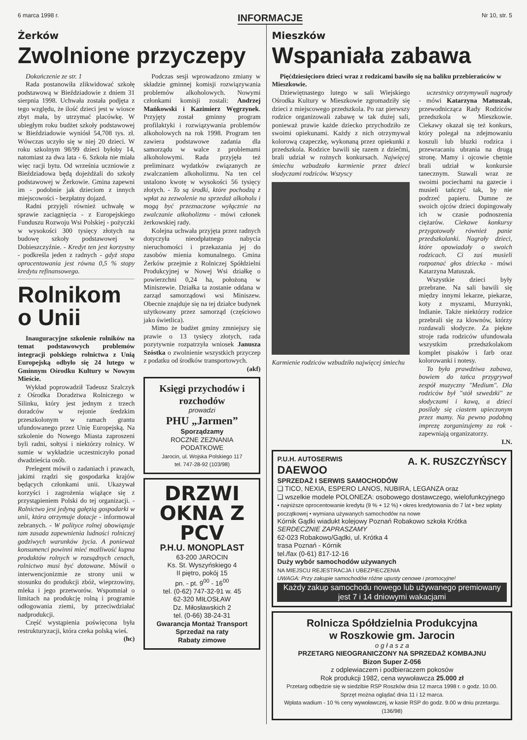6 marca 1998 r. INFORMACJE Nr 10, str. 5
Żerków
Zwolnione przyczepy
Dokończenie ze str. 1
Rada postanowiła zlikwidować szkołę podstawową w Bieździadowie z dniem 31 sierpnia 1998. Uchwała została podjęta z tego względu, że ilość dzieci jest w wiosce zbyt mała, by utrzymać placówkę. W ubiegłym roku budżet szkoły podstawowej w Bieździadowie wyniósł 54,708 tys. zł. Wówczas uczyło się w niej 20 dzieci. W roku szkolnym 98/99 dzieci byłoby 14, natomiast za dwa lata - 6. Szkoła nie miała więc racji bytu. Od września uczniowie z Bieździadowa będą dojeżdżali do szkoły podstawowej w Żerkowie. Gmina zapewni im - podobnie jak dzieciom z innych miejscowości - bezpłatny dojazd.
Radni przyjęli również uchwałę w sprawie zaciągnięcia - z Europejskiego Funduszu Rozwoju Wsi Polskiej - pożyczki w wysokości 300 tysięcy złotych na budowę szkoły podstawowej w Dobieszczyźnie. - Kredyt ten jest korzystny - podkreśla jeden z radnych - gdyż stopa oprocentowania jest równa 0,5 % stopy kredytu refinansowego.
Rolnikom o Unii
Inauguracyjne szkolenie rolników na temat podstawowych problemów integracji polskiego rolnictwa z Unią Europejską odbyło się 24 lutego w Gminnym Ośrodku Kultury w Nowym Mieście.
Wykład poprowadził Tadeusz Szalczyk z Ośrodka Doradztwa Rolniczego w Silinku, który jest jednym z trzech doradców w rejonie średzkim przeszkolonym w ramach grantu ufundowanego przez Unię Europejską. Na szkolenie do Nowego Miasta zaproszeni byli radni, sołtysi i niektórzy rolnicy. W sumie w wykładzie uczestniczyło ponad dwadzieścia osób.
Prelegent mówił o zadaniach i prawach, jakimi rządzi się gospodarka krajów będących członkami unii. Ukazywał korzyści i zagrożenia wiążące się z przystąpieniem Polski do tej organizacji. - Rolnictwo jest jedyną gałęzią gospodarki w unii, która otrzymuje dotacje - informował zebranych. - W polityce rolnej obowiązuje tam zasada zapewnienia ludności rolniczej godziwych warunków życia. A ponieważ konsumenci powinni mieć możliwość kupna produktów rolnych w rozsądnych cenach, rolnictwo musi być dotowane. Mówił o interwencjonizmie ze strony unii w stosunku do produkcji zbóż, wieprzowiny, mleka i jego przetworów. Wspomniał o limitach na produkcję rolną i programie odłogowania ziemi, by przeciwdziałać nadprodukcji.
Część wystąpienia poświęcona była restrukturyzacji, która czeka polską wieś.
(hc)
Podczas sesji wprowadzono zmiany w składzie gminnej komisji rozwiązywania problemów alkoholowych. Nowymi członkami komisji zostali: Andrzej Mańkowski i Kazimierz Węgrzynek. Przyjęty został gminny program profilaktyki i rozwiązywania problemów alkoholowych na rok 1998. Program ten zawiera podstawowe zadania dla samorządu w walce z problemami alkoholowymi. Rada przyjęła też preliminarz wydatków związanych ze zwalczaniem alkoholizmu. Na ten cel ustalono kwotę w wysokości 56 tysięcy złotych. - To są środki, które pochodzą z wpłat za zezwolenie na sprzedaż alkoholu i mogą być przeznaczone wyłącznie na zwalczanie alkoholizmu - mówi członek żerkowskiej rady.
Kolejna uchwała przyjęta przez radnych dotyczyła nieodpłatnego nabycia nieruchomości i przekazania jej do zasobów mienia komunalnego. Gmina Żerków przejmie z Rolniczej Spółdzielni Produkcyjnej w Nowej Wsi działkę o powierzchni 0,24 ha, położoną w Miniszewie. Działka ta zostanie oddana w zarząd samorządowi wsi Miniszew. Obecnie znajduje się na tej działce budynek użytkowany przez samorząd (częściowo jako świetlica).
Mimo że budżet gminy zmniejszy się prawie o 13 tysięcy złotych, rada pozytywnie rozpatrzyła wniosek Janusza Szóstka o zwolnienie wszystkich przyczep z podatku od środków transportowych.
(akf)
Księgi przychodów i rozchodów
prowadzi
PHU „Jarmen”
Sporządzamy
ROCZNE ZEZNANIA PODATKOWE
Jarocin, ul. Wojska Polskiego 117
tel. 747-28-92 (103/98)
DRZWI OKNA Z PCV
P.H.U. MONOPLAST
63-200 JAROCIN
Ks. St. Wyszyńskiego 4
II piętro, pokój 15
pn. - pt. 9<sup>00</sup> - 16<sup>00</sup>
tel. (0-62) 747-32-91 w. 45
62-320 MIŁOSŁAW
Dz. Miłosławskich 2
tel. (0-66) 38-24-31
Gwarancja Montaż Transport
Sprzedaż na raty
Rabaty zimowe
Mieszków
Wspaniała zabawa
Pięćdziesięcioro dzieci wraz z rodzicami bawiło się na baliku przebierańców w Mieszkowie.
Dziewiętnastego lutego w sali Wiejskiego Ośrodka Kultury w Mieszkowie zgromadziły się dzieci z miejscowego przedszkola. Po raz pierwszy rodzice organizowali zabawę w tak dużej sali, ponieważ prawie każde dziecko przychodziło ze swoimi opiekunami. Każdy z nich otrzymywał kolorową czapeczkę, wykonaną przez opiekunki z przedszkola. Rodzice bawili się razem z dziećmi, brali udział w rożnych konkursach. Najwięcej śmiechu wzbudzało karmienie przez dzieci słodyczami rodziców. Wszyscy
Karmienie rodziców wzbudziło najwięcej śmiechu
uczestnicy otrzymywali nagrody - mówi Katarzyna Matuszak, przewodnicząca Rady Rodziców przedszkola w Mieszkowie. Ciekawy okazał się też konkurs, który polegał na zdejmowaniu koszuli lub bluzki rodzica i przewracaniu ubrania na drugą stronę. Mamy i ojcowie chętnie brali udział w konkursie tanecznym. Stawali wraz ze swoimi pociechami na gazecie i musieli tańczyć tak, by nie podrzeć papieru. Dumne ze swoich ojców dzieci dopingowały ich w czasie podnoszenia ciężarów. Ciekawe konkursy przygotowały również panie przedszkolanki. Nagrały dzieci, które opowiadały o swoich rodzicach. Ci zaś musieli rozpoznać głos dziecka - mówi Katarzyna Matuszak.
Wszystkie dzieci były przebrane. Na sali bawili się między innymi lekarze, piekarze, koty z myszami, Murzynki, Indianie. Także niektórzy rodzice przebrali się za klownów, którzy rozdawali słodycze. Za piękne stroje rada rodziców ufundowała wszystkim przedszkolakom komplet pisaków i farb oraz kolorowanki i notesy.
To była prawdziwa zabawa, bowiem do tańca przygrywał zespół muzyczny "Medium". Dla rodziców był "stół szwedzki" ze słodyczami i kawą, a dzieci posilały się ciastem upieczonym przez mamy. Na pewno podobną imprezę zorganizujemy za rok - zapewniają organizatorzy.
I.N.
P.U.H. AUTOSERWIS A. K. RUSZCZYŃSCY
DAEWOO
SPRZEDAŻ I SERWIS SAMOCHODÓW
❑ TICO, NEXIA, ESPERO LANOS, NUBIRA, LEGANZA oraz
❑ wszelkie modele POLONEZA: osobowego dostawczego, wielofunkcyjnego
• najniższe oprocentowanie kredytu (9 % + 12 %) • okres kredytowania do 7 lat • bez wpłaty początkowej • wymiana używanych samochodów na nowe
Kórnik Gądki wiadukt kolejowy Poznań Robakowo szkoła Krótka
SERDECZNIE ZAPRASZAMY
62-023 Robakowo/Gądki, ul. Krótka 4
trasa Poznań - Kórnik
tel./fax (0-61) 817-12-16
Duży wybór samochodów używanych
NA MIEJSCU REJESTRACJA I UBEZPIECZENIA
UWAGA: Przy zakupie samochodów różne upusty cenowe i promocyjne!
Każdy zakup samochodu nowego lub używanego premiowany jest 7 i 14 dniowymi wakacjami
Rolnicza Spółdzielnia Produkcyjna
w Roszkowie gm. Jarocin
o g ł a s z a
PRZETARG NIEOGRANICZONY NA SPRZEDAŻ KOMBAJNU
Bizon Super Z-056
z odplewiaczem i podbieraczem pokosów
Rok produkcji 1982, cena wywoławcza 25.000 zł
Przetarg odbędzie się w siedzibie RSP Roszków dnia 12 marca 1998 r. o godz. 10.00.
Sprzęt można oglądać dnia 11 i 12 marca.
Wpłata wadium - 10 % ceny wywoławczej, w kasie RSP do godz. 9.00 w dniu przetargu.
(136/98)